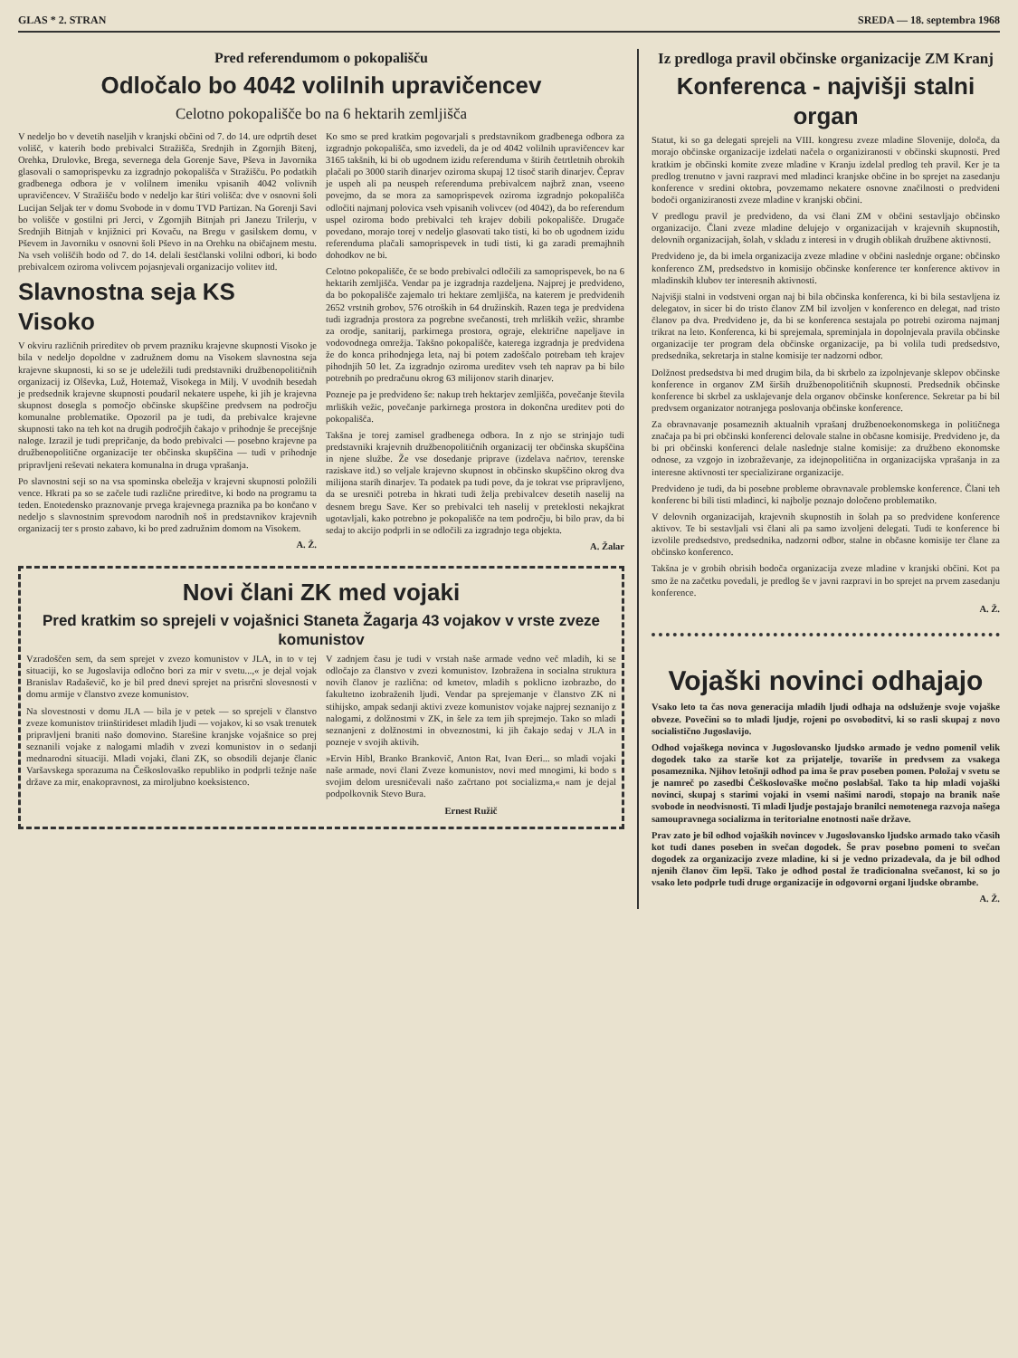GLAS * 2. STRAN SREDA — 18. septembra 1968
Pred referendumom o pokopališču
Odločalo bo 4042 volilnih upravičencev
Celotno pokopališče bo na 6 hektarih zemljišča
V nedeljo bo v devetih naseljih v kranjski občini od 7. do 14. ure odprtih deset volišč, v katerih bodo prebivalci Stražišča, Srednjih in Zgornjih Bitenj, Orehka, Drulovke, Brega, severnega dela Gorenje Save, Pševa in Javornika glasovali o samoprispevku za izgradnjo pokopališča v Stražišču. Po podatkih gradbenega odbora je v volilnem imeniku vpisanih 4042 volivnih upravičencev. V Stražišču bodo v nedeljo kar štiri volišča: dve v osnovni šoli Lucijan Seljak ter v domu Svobode in v domu TVD Partizan. Na Gorenji Savi bo volišče v gostilni pri Jerci, v Zgornjih Bitnjah pri Janezu Trilerju, v Srednjih Bitnjah v knjižnici pri Kovaču, na Bregu v gasilskem domu, v Pševem in Javorniku v osnovni šoli Pševo in na Orehku na običajnem mestu. Na vseh voliščih bodo od 7. do 14. delali šestčlanski volilni odbori, ki bodo prebivalcem oziroma volivcem pojasnjevali organizacijo volitev itd.
Slavnostna seja KS Visoko
V okviru različnih prireditev ob prvem prazniku krajevne skupnosti Visoko je bila v nedeljo dopoldne v zadružnem domu na Visokem slavnostna seja krajevne skupnosti, ki so se je udeležili tudi predstavniki družbenopolitičnih organizacij iz Olševka, Luž, Hotemaž, Visokega in Milj. V uvodnih besedah je predsednik krajevne skupnosti poudaril nekatere uspehe, ki jih je krajevna skupnost dosegla s pomočjo občinske skupščine predvsem na področju komunalne problematike. Opozoril pa je tudi, da prebivalce krajevne skupnosti tako na teh kot na drugih področjih čakajo v prihodnje še precejšnje naloge. Izrazil je tudi prepričanje, da bodo prebivalci — posebno krajevne pa družbenopolitične organizacije ter občinska skupščina — tudi v prihodnje pripravljeni reševati nekatera komunalna in druga vprašanja.
Po slavnostni seji so na vsa spominska obeležja v krajevni skupnosti položili vence. Hkrati pa so se začele tudi različne prireditve, ki bodo na programu ta teden. Enotedensko praznovanje prvega krajevnega praznika pa bo končano v nedeljo s slavnostnim sprevodom narodnih noš in predstavnikov krajevnih organizacij ter s prosto zabavo, ki bo pred zadružnim domom na Visokem.
A. Ž.
Ko smo se pred kratkim pogovarjali s predstavnikom gradbenega odbora za izgradnjo pokopališča, smo izvedeli, da je od 4042 volilnih upravičencev kar 3165 takšnih, ki bi ob ugodnem izidu referenduma v štirih četrtletnih obrokih plačali po 3000 starih dinarjev oziroma skupaj 12 tisoč starih dinarjev. Čeprav je uspeh ali pa neuspeh referenduma prebivalcem najbrž znan, vseeno povejmo, da se mora za samoprispevek oziroma izgradnjo pokopališča odločiti najmanj polovica vseh vpisanih volivcev (od 4042), da bo referendum uspel oziroma bodo prebivalci teh krajev dobili pokopališče. Drugače povedano, morajo torej v nedeljo glasovati tako tisti, ki bo ob ugodnem izidu referenduma plačali samoprispevek in tudi tisti, ki ga zaradi premajhnih dohodkov ne bi.
Celotno pokopališče, če se bodo prebivalci odločili za samoprispevek, bo na 6 hektarih zemljišča. Vendar pa je izgradnja razdeljena. Najprej je predvideno, da bo pokopališče zajemalo tri hektare zemljišča, na katerem je predvidenih 2652 vrstnih grobov, 576 otroških in 64 družinskih. Razen tega je predvidena tudi izgradnja prostora za pogrebne svečanosti, treh mrliških vežic, shrambe za orodje, sanitarij, parkirnega prostora, ograje, električne napeljave in vodovodnega omrežja. Takšno pokopališče, katerega izgradnja je predvidena že do konca prihodnjega leta, naj bi potem zadoščalo potrebam teh krajev pihodnjih 50 let. Za izgradnjo oziroma ureditev vseh teh naprav pa bi bilo potrebnih po predračunu okrog 63 milijonov starih dinarjev.
Pozneje pa je predvideno še: nakup treh hektarjev zemljišča, povečanje števila mrliških vežic, povečanje parkirnega prostora in dokončna ureditev poti do pokopališča.
Takšna je torej zamisel gradbenega odbora. In z njo se strinjajo tudi predstavniki krajevnih družbenopolitičnih organizacij ter občinska skupščina in njene službe. Že vse dosedanje priprave (izdelava načrtov, terenske raziskave itd.) so veljale krajevno skupnost in občinsko skupščino okrog dva milijona starih dinarjev. Ta podatek pa tudi pove, da je tokrat vse pripravljeno, da se uresniči potreba in hkrati tudi želja prebivalcev desetih naselij na desnem bregu Save. Ker so prebivalci teh naselij v preteklosti nekajkrat ugotavljali, kako potrebno je pokopališče na tem področju, bi bilo prav, da bi sedaj to akcijo podprli in se odločili za izgradnjo tega objekta.
A. Žalar
Novi člani ZK med vojaki
Pred kratkim so sprejeli v vojašnici Staneta Žagarja 43 vojakov v vrste zveze komunistov
Vzradoščen sem, da sem sprejet v zvezo komunistov v JLA, in to v tej situaciji, ko se Jugoslavija odločno bori za mir v svetu...,« je dejal vojak Branislav Radaševič, ko je bil pred dnevi sprejet na prisrčni slovesnosti v domu armije v članstvo zveze komunistov.
Na slovestnosti v domu JLA — bila je v petek — so sprejeli v članstvo zveze komunistov triinštirideset mladih ljudi — vojakov, ki so vsak trenutek pripravljeni braniti našo domovino. Starešine kranjske vojašnice so prej seznanili vojake z nalogami mladih v zvezi komunistov in o sedanji mednarodni situaciji. Mladi vojaki, člani ZK, so obsodili dejanje članic Varšavskega sporazuma na Češkoslovaško republiko in podprli težnje naše države za mir, enakopravnost, za miroljubno koeksistenco.
V zadnjem času je tudi v vrstah naše armade vedno več mladih, ki se odločajo za članstvo v zvezi komunistov. Izobražena in socialna struktura novih članov je različna: od kmetov, mladih s poklicno izobrazbo, do fakultetno izobraženih ljudi. Vendar pa sprejemanje v članstvo ZK ni stihijsko, ampak sedanji aktivi zveze komunistov vojake najprej seznanijo z nalogami, z dolžnostmi v ZK, in šele za tem jih sprejmejo. Tako so mladi seznanjeni z dolžnostmi in obveznostmi, ki jih čakajo sedaj v JLA in pozneje v svojih aktivih.
»Ervin Hibl, Branko Brankovič, Anton Rat, Ivan Đeri... so mladi vojaki naše armade, novi člani Zveze komunistov, novi med mnogimi, ki bodo s svojim delom uresničevali našo začrtano pot socializma,« nam je dejal podpolkovnik Stevo Bura.
Ernest Ružič
Iz predloga pravil občinske organizacije ZM Kranj
Konferenca - najvišji stalni organ
Statut, ki so ga delegati sprejeli na VIII. kongresu zveze mladine Slovenije, določa, da morajo občinske organizacije izdelati načela o organiziranosti v občinski skupnosti. Pred kratkim je občinski komite zveze mladine v Kranju izdelal predlog teh pravil. Ker je ta predlog trenutno v javni razpravi med mladinci kranjske občine in bo sprejet na zasedanju konference v sredini oktobra, povzemamo nekatere osnovne značilnosti o predvideni bodoči organiziranosti zveze mladine v kranjski občini.
V predlogu pravil je predvideno, da vsi člani ZM v občini sestavljajo občinsko organizacijo. Člani zveze mladine delujejo v organizacijah v krajevnih skupnostih, delovnih organizacijah, šolah, v skladu z interesi in v drugih oblikah družbene aktivnosti.
Predvideno je, da bi imela organizacija zveze mladine v občini naslednje organe: občinsko konferenco ZM, predsedstvo in komisijo občinske konference ter konference aktivov in mladinskih klubov ter interesnih aktivnosti.
Najvišji stalni in vodstveni organ naj bi bila občinska konferenca, ki bi bila sestavljena iz delegatov, in sicer bi do tristo članov ZM bil izvoljen v konferenco en delegat, nad tristo članov pa dva. Predvideno je, da bi se konferenca sestajala po potrebi oziroma najmanj trikrat na leto. Konferenca, ki bi sprejemala, spreminjala in dopolnjevala pravila občinske organizacije ter program dela občinske organizacije, pa bi volila tudi predsedstvo, predsednika, sekretarja in stalne komisije ter nadzorni odbor.
Dolžnost predsedstva bi med drugim bila, da bi skrbelo za izpolnjevanje sklepov občinske konference in organov ZM širših družbenopolitičnih skupnosti. Predsednik občinske konference bi skrbel za usklajevanje dela organov občinske konference. Sekretar pa bi bil predvsem organizator notranjega poslovanja občinske konference.
Za obravnavanje posameznih aktualnih vprašanj družbenoekonomskega in političnega značaja pa bi pri občinski konferenci delovale stalne in občasne komisije. Predvideno je, da bi pri občinski konferenci delale naslednje stalne komisije: za družbeno ekonomske odnose, za vzgojo in izobraževanje, za idejnopolitična in organizacijska vprašanja in za interesne aktivnosti ter specializirane organizacije.
Predvideno je tudi, da bi posebne probleme obravnavale problemske konference. Člani teh konferenc bi bili tisti mladinci, ki najbolje poznajo določeno problematiko.
V delovnih organizacijah, krajevnih skupnostih in šolah pa so predvidene konference aktivov. Te bi sestavljali vsi člani ali pa samo izvoljeni delegati. Tudi te konference bi izvolile predsedstvo, predsednika, nadzorni odbor, stalne in občasne komisije ter člane za občinsko konferenco.
Takšna je v grobih obrisih bodoča organizacija zveze mladine v kranjski občini. Kot pa smo že na začetku povedali, je predlog še v javni razpravi in bo sprejet na prvem zasedanju konference.
A. Ž.
Vojaški novinci odhajajo
Vsako leto ta čas nova generacija mladih ljudi odhaja na odsluženje svoje vojaške obveze. Povečini so to mladi ljudje, rojeni po osvoboditvi, ki so rasli skupaj z novo socialistično Jugoslavijo.
Odhod vojaškega novinca v Jugoslovansko ljudsko armado je vedno pomenil velik dogodek tako za starše kot za prijatelje, tovariše in predvsem za vsakega posameznika. Njihov letošnji odhod pa ima še prav poseben pomen. Položaj v svetu se je namreč po zasedbi Češkoslovaške močno poslabšal. Tako ta hip mladi vojaški novinci, skupaj s starimi vojaki in vsemi našimi narodi, stopajo na branik naše svobode in neodvisnosti. Ti mladi ljudje postajajo branilci nemotenega razvoja našega samoupravnega socializma in teritorialne enotnosti naše države.
Prav zato je bil odhod vojaških novincev v Jugoslovansko ljudsko armado tako včasih kot tudi danes poseben in svečan dogodek. Še prav posebno pomeni to svečan dogodek za organizacijo zveze mladine, ki si je vedno prizadevala, da je bil odhod njenih članov čim lepši. Tako je odhod postal že tradicionalna svečanost, ki so jo vsako leto podprle tudi druge organizacije in odgovorni organi ljudske obrambe.
A. Ž.